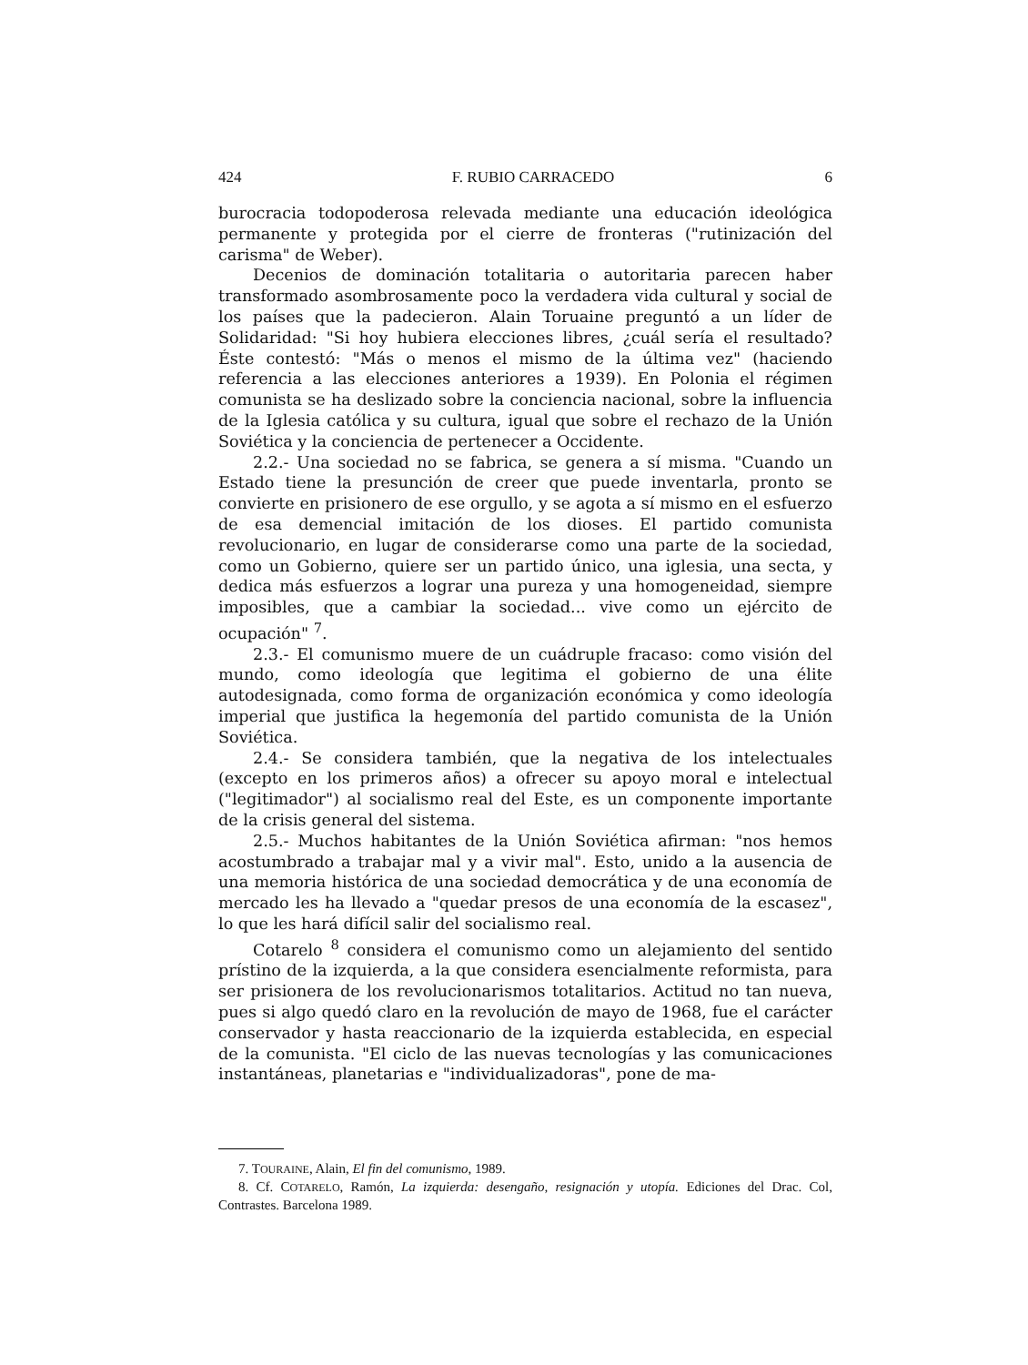424 F. RUBIO CARRACEDO 6
burocracia todopoderosa relevada mediante una educación ideológica permanente y protegida por el cierre de fronteras ("rutinización del carisma" de Weber).
Decenios de dominación totalitaria o autoritaria parecen haber transformado asombrosamente poco la verdadera vida cultural y social de los países que la padecieron. Alain Toruaine preguntó a un líder de Solidaridad: "Si hoy hubiera elecciones libres, ¿cuál sería el resultado? Éste contestó: "Más o menos el mismo de la última vez" (haciendo referencia a las elecciones anteriores a 1939). En Polonia el régimen comunista se ha deslizado sobre la conciencia nacional, sobre la influencia de la Iglesia católica y su cultura, igual que sobre el rechazo de la Unión Soviética y la conciencia de pertenecer a Occidente.
2.2.- Una sociedad no se fabrica, se genera a sí misma. "Cuando un Estado tiene la presunción de creer que puede inventarla, pronto se convierte en prisionero de ese orgullo, y se agota a sí mismo en el esfuerzo de esa demencial imitación de los dioses. El partido comunista revolucionario, en lugar de considerarse como una parte de la sociedad, como un Gobierno, quiere ser un partido único, una iglesia, una secta, y dedica más esfuerzos a lograr una pureza y una homogeneidad, siempre imposibles, que a cambiar la sociedad... vive como un ejército de ocupación" <sup>7</sup>.
2.3.- El comunismo muere de un cuádruple fracaso: como visión del mundo, como ideología que legitima el gobierno de una élite autodesignada, como forma de organización económica y como ideología imperial que justifica la hegemonía del partido comunista de la Unión Soviética.
2.4.- Se considera también, que la negativa de los intelectuales (excepto en los primeros años) a ofrecer su apoyo moral e intelectual ("legitimador") al socialismo real del Este, es un componente importante de la crisis general del sistema.
2.5.- Muchos habitantes de la Unión Soviética afirman: "nos hemos acostumbrado a trabajar mal y a vivir mal". Esto, unido a la ausencia de una memoria histórica de una sociedad democrática y de una economía de mercado les ha llevado a "quedar presos de una economía de la escasez", lo que les hará difícil salir del socialismo real.
Cotarelo <sup>8</sup> considera el comunismo como un alejamiento del sentido prístino de la izquierda, a la que considera esencialmente reformista, para ser prisionera de los revolucionarismos totalitarios. Actitud no tan nueva, pues si algo quedó claro en la revolución de mayo de 1968, fue el carácter conservador y hasta reaccionario de la izquierda establecida, en especial de la comunista. "El ciclo de las nuevas tecnologías y las comunicaciones instantáneas, planetarias e "individualizadoras", pone de ma-
7. TOURAINE, Alain, El fin del comunismo, 1989.
8. Cf. COTARELO, Ramón, La izquierda: desengaño, resignación y utopía. Ediciones del Drac. Col, Contrastes. Barcelona 1989.